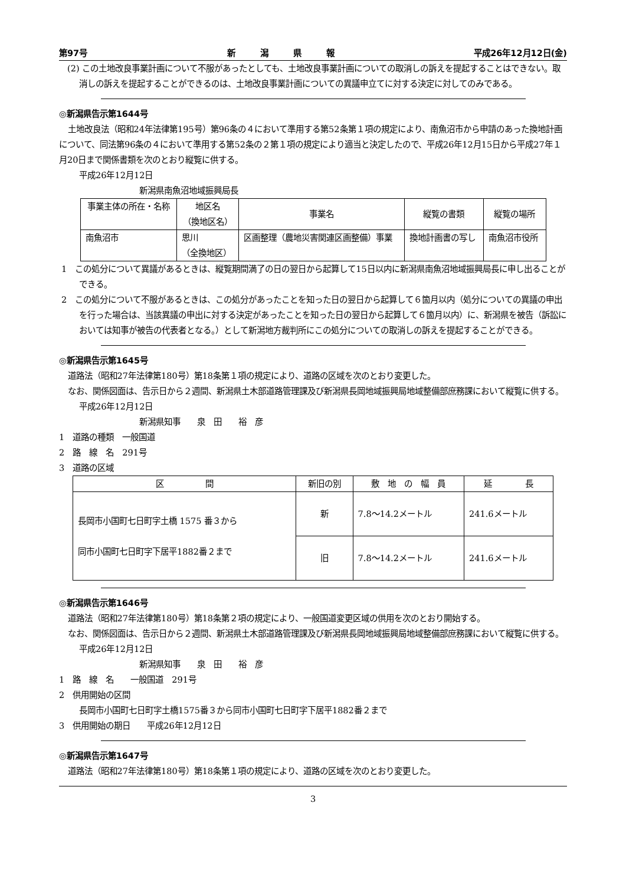第97号 新　　　潟　　　県　　　報 平成26年12月12日(金)
(2) この土地改良事業計画について不服があったとしても、土地改良事業計画についての取消しの訴えを提起することはできない。取消しの訴えを提起することができるのは、土地改良事業計画についての異議申立てに対する決定に対してのみである。
◎新潟県告示第1644号
土地改良法（昭和24年法律第195号）第96条の４において準用する第52条第１項の規定により、南魚沼市から申請のあった換地計画について、同法第96条の４において準用する第52条の２第１項の規定により適当と決定したので、平成26年12月15日から平成27年１月20日まで関係書類を次のとおり縦覧に供する。
平成26年12月12日
新潟県南魚沼地域振興局長
| 事業主体の所在・名称 | 地区名 （換地区名） | 事業名 | 縦覧の書類 | 縦覧の場所 |
| --- | --- | --- | --- | --- |
| 南魚沼市 | 思川 （全換地区） | 区画整理（農地災害関連区画整備）事業 | 換地計画書の写し | 南魚沼市役所 |
1　この処分について異議があるときは、縦覧期間満了の日の翌日から起算して15日以内に新潟県南魚沼地域振興局長に申し出ることができる。
2　この処分について不服があるときは、この処分があったことを知った日の翌日から起算して６箇月以内（処分についての異議の申出を行った場合は、当該異議の申出に対する決定があったことを知った日の翌日から起算して６箇月以内）に、新潟県を被告（訴訟においては知事が被告の代表者となる。）として新潟地方裁判所にこの処分についての取消しの訴えを提起することができる。
◎新潟県告示第1645号
道路法（昭和27年法律第180号）第18条第１項の規定により、道路の区域を次のとおり変更した。
なお、関係図面は、告示日から２週間、新潟県土木部道路管理課及び新潟県長岡地域振興局地域整備部庶務課において縦覧に供する。
平成26年12月12日
新潟県知事　　泉　田　　裕　彦
1　道路の種類　一般国道
2　路　線　名　291号
3　道路の区域
| 区 間 | 新旧の別 | 敷 地 の 幅 員 | 延 長 |
| --- | --- | --- | --- |
| 長岡市小国町七日町字土橋 1575 番３から 同市小国町七日町字下居平1882番２まで | 新 | 7.8～14.2メートル | 241.6メートル |
| | 旧 | 7.8～14.2メートル | 241.6メートル |
◎新潟県告示第1646号
道路法（昭和27年法律第180号）第18条第２項の規定により、一般国道変更区域の供用を次のとおり開始する。
なお、関係図面は、告示日から２週間、新潟県土木部道路管理課及び新潟県長岡地域振興局地域整備部庶務課において縦覧に供する。
平成26年12月12日
新潟県知事　　泉　田　　裕　彦
1　路　線　名　　一般国道　291号
2　供用開始の区間
長岡市小国町七日町字土橋1575番３から同市小国町七日町字下居平1882番２まで
3　供用開始の期日　　平成26年12月12日
◎新潟県告示第1647号
道路法（昭和27年法律第180号）第18条第１項の規定により、道路の区域を次のとおり変更した。
3